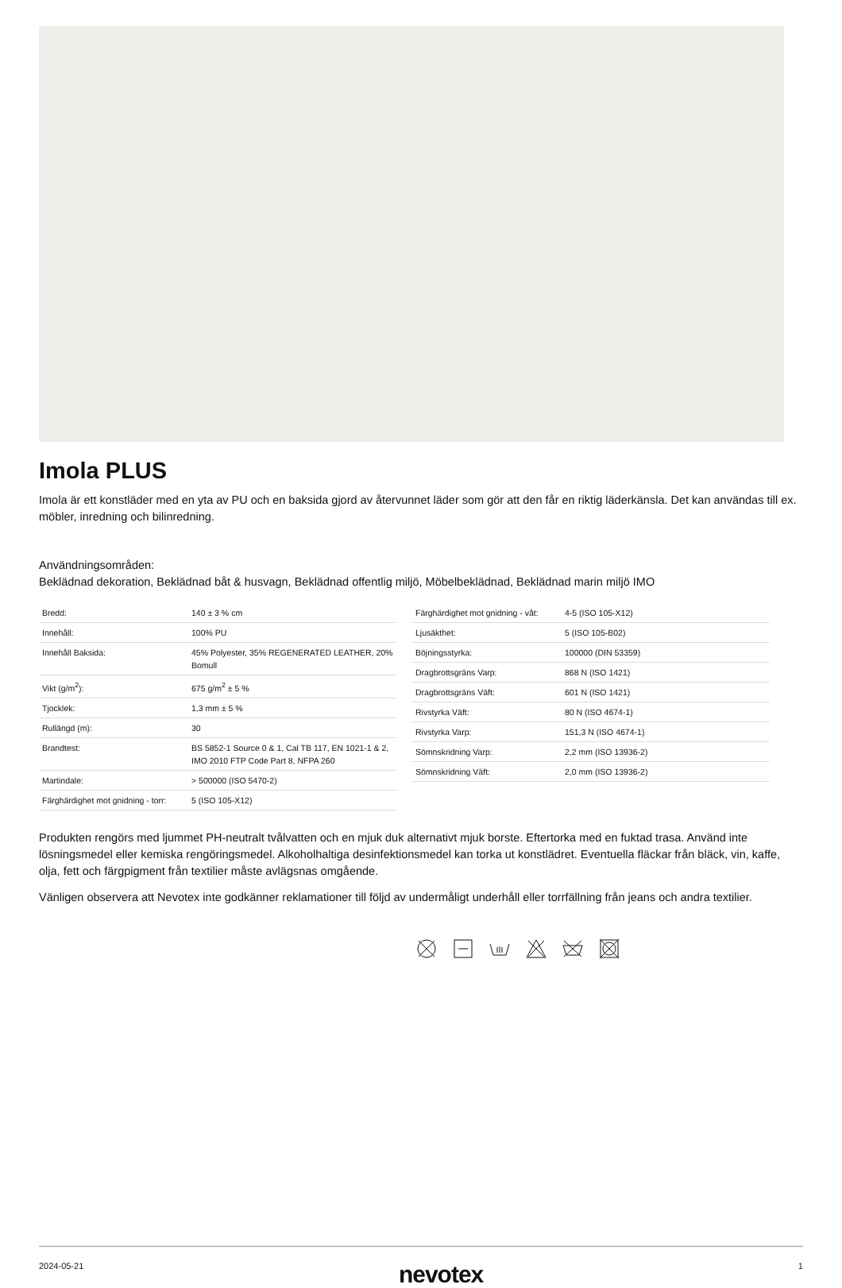Imola PLUS
Imola är ett konstläder med en yta av PU och en baksida gjord av återvunnet läder som gör att den får en riktig läderkänsla. Det kan användas till ex. möbler, inredning och bilinredning.
Användningsområden:
Beklädnad dekoration, Beklädnad båt & husvagn, Beklädnad offentlig miljö, Möbelbeklädnad, Beklädnad marin miljö IMO
| Bredd: | 140 ± 3 % cm |
| Innehåll: | 100% PU |
| Innehåll Baksida: | 45% Polyester, 35% REGENERATED LEATHER, 20% Bomull |
| Vikt (g/m<sup>2</sup>): | 675 g/m<sup>2</sup> ± 5 % |
| Tjocklek: | 1,3 mm ± 5 % |
| Rullängd (m): | 30 |
| Brandtest: | BS 5852-1 Source 0 & 1, Cal TB 117, EN 1021-1 & 2, IMO 2010 FTP Code Part 8, NFPA 260 |
| Martindale: | > 500000 (ISO 5470-2) |
| Färghärdighet mot gnidning - torr: | 5 (ISO 105-X12) |
| Färghärdighet mot gnidning - våt: | 4-5 (ISO 105-X12) |
| Ljusäkthet: | 5 (ISO 105-B02) |
| Böjningsstyrka: | 100000 (DIN 53359) |
| Dragbrottsgräns Varp: | 868 N (ISO 1421) |
| Dragbrottsgräns Väft: | 601 N (ISO 1421) |
| Rivstyrka Väft: | 80 N (ISO 4674-1) |
| Rivstyrka Varp: | 151,3 N (ISO 4674-1) |
| Sömnskridning Varp: | 2,2 mm (ISO 13936-2) |
| Sömnskridning Väft: | 2,0 mm (ISO 13936-2) |
Produkten rengörs med ljummet PH-neutralt tvålvatten och en mjuk duk alternativt mjuk borste. Eftertorka med en fuktad trasa. Använd inte lösningsmedel eller kemiska rengöringsmedel. Alkoholhaltiga desinfektionsmedel kan torka ut konstlädret. Eventuella fläckar från bläck, vin, kaffe, olja, fett och färgpigment från textilier måste avlägsnas omgående.
Vänligen observera att Nevotex inte godkänner reklamationer till följd av undermåligt underhåll eller torrfällning från jeans och andra textilier.
2024-05-21 nevotex 1